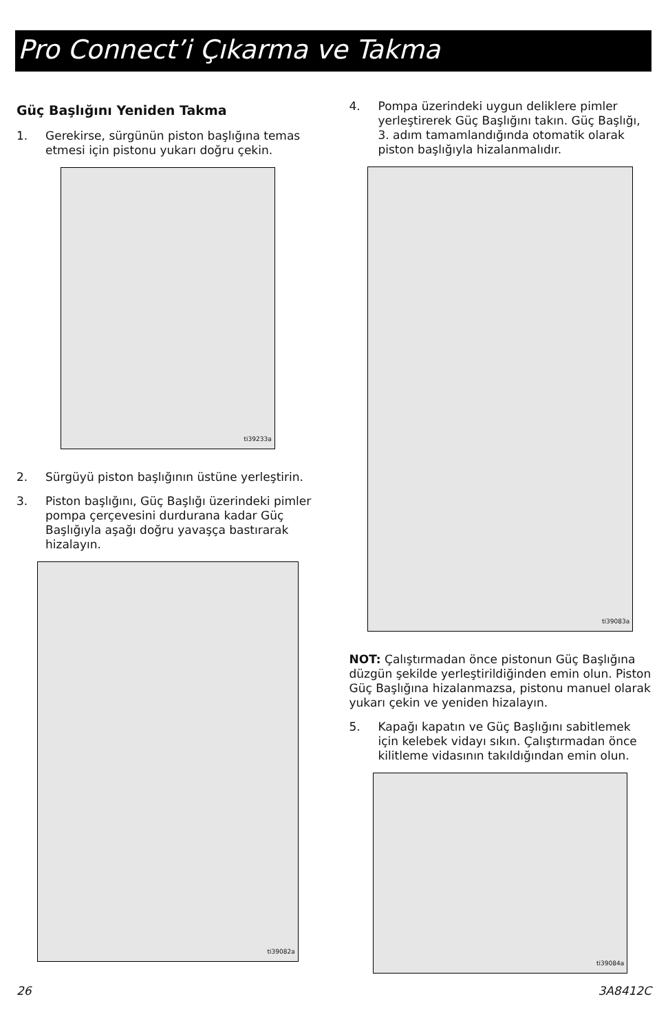Pro Connect’i Çıkarma ve Takma
Güç Başlığını Yeniden Takma
1. Gerekirse, sürgünün piston başlığına temas etmesi için pistonu yukarı doğru çekin.
ti39233a
2. Sürgüyü piston başlığının üstüne yerleştirin.
3. Piston başlığını, Güç Başlığı üzerindeki pimler pompa çerçevesini durdurana kadar Güç Başlığıyla aşağı doğru yavaşça bastırarak hizalayın.
ti39082a
4. Pompa üzerindeki uygun deliklere pimler yerleştirerek Güç Başlığını takın. Güç Başlığı, 3. adım tamamlandığında otomatik olarak piston başlığıyla hizalanmalıdır.
ti39083a
NOT: Çalıştırmadan önce pistonun Güç Başlığına düzgün şekilde yerleştirildiğinden emin olun. Piston Güç Başlığına hizalanmazsa, pistonu manuel olarak yukarı çekin ve yeniden hizalayın.
5. Kapağı kapatın ve Güç Başlığını sabitlemek için kelebek vidayı sıkın. Çalıştırmadan önce kilitleme vidasının takıldığından emin olun.
ti39084a
26 3A8412C